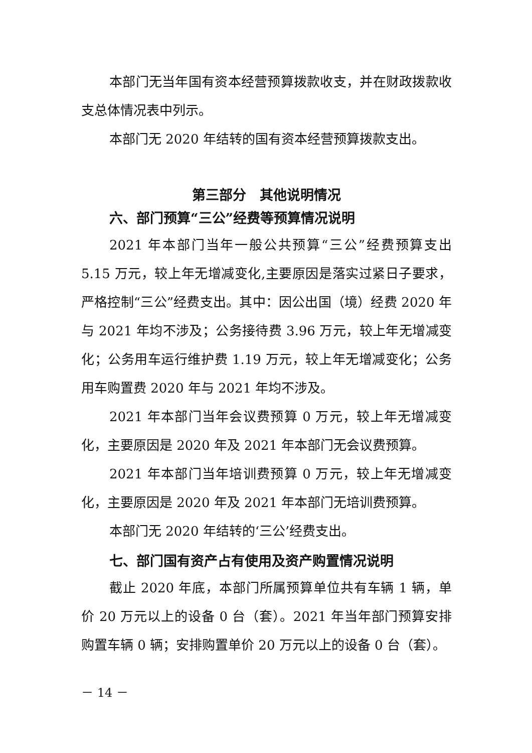本部门无当年国有资本经营预算拨款收支，并在财政拨款收支总体情况表中列示。
本部门无 2020 年结转的国有资本经营预算拨款支出。
第三部分　其他说明情况
六、部门预算“三公”经费等预算情况说明
2021 年本部门当年一般公共预算“三公”经费预算支出 5.15 万元，较上年无增减变化,主要原因是落实过紧日子要求，严格控制“三公”经费支出。其中：因公出国（境）经费 2020 年与 2021 年均不涉及；公务接待费 3.96 万元，较上年无增减变化；公务用车运行维护费 1.19 万元，较上年无增减变化；公务用车购置费 2020 年与 2021 年均不涉及。
2021 年本部门当年会议费预算 0 万元，较上年无增减变化，主要原因是 2020 年及 2021 年本部门无会议费预算。
2021 年本部门当年培训费预算 0 万元，较上年无增减变化，主要原因是 2020 年及 2021 年本部门无培训费预算。
本部门无 2020 年结转的‘三公’经费支出。
七、部门国有资产占有使用及资产购置情况说明
截止 2020 年底，本部门所属预算单位共有车辆 1 辆，单价 20 万元以上的设备 0 台（套）。2021 年当年部门预算安排购置车辆 0 辆；安排购置单价 20 万元以上的设备 0 台（套）。
－ 14 －